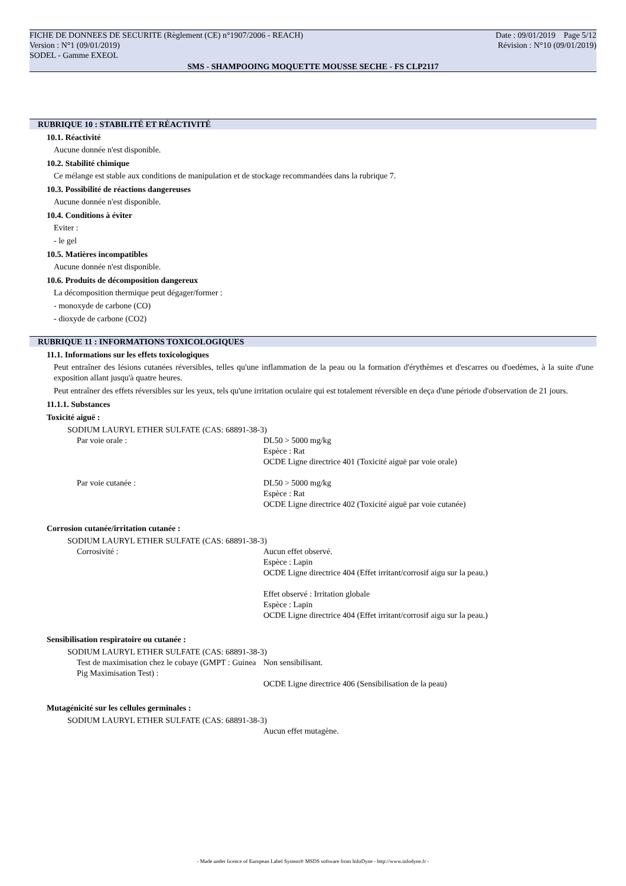FICHE DE DONNEES DE SECURITE (Règlement (CE) n°1907/2006 - REACH) Date : 09/01/2019 Page 5/12
Version : N°1 (09/01/2019) Révision : N°10 (09/01/2019)
SODEL - Gamme EXEOL
SMS - SHAMPOOING MOQUETTE MOUSSE SECHE - FS CLP2117
RUBRIQUE 10 : STABILITÉ ET RÉACTIVITÉ
10.1. Réactivité
Aucune donnée n'est disponible.
10.2. Stabilité chimique
Ce mélange est stable aux conditions de manipulation et de stockage recommandées dans la rubrique 7.
10.3. Possibilité de réactions dangereuses
Aucune donnée n'est disponible.
10.4. Conditions à éviter
Eviter :
- le gel
10.5. Matières incompatibles
Aucune donnée n'est disponible.
10.6. Produits de décomposition dangereux
La décomposition thermique peut dégager/former :
- monoxyde de carbone (CO)
- dioxyde de carbone (CO2)
RUBRIQUE 11 : INFORMATIONS TOXICOLOGIQUES
11.1. Informations sur les effets toxicologiques
Peut entraîner des lésions cutanées réversibles, telles qu'une inflammation de la peau ou la formation d'érythèmes et d'escarres ou d'oedèmes, à la suite d'une exposition allant jusqu'à quatre heures.
Peut entraîner des effets réversibles sur les yeux, tels qu'une irritation oculaire qui est totalement réversible en deça d'une période d'observation de 21 jours.
11.1.1. Substances
Toxicité aiguë :
SODIUM LAURYL ETHER SULFATE (CAS: 68891-38-3)
| Par voie orale : | DL50 > 5000 mg/kg Espèce : Rat OCDE Ligne directrice 401 (Toxicité aiguë par voie orale) |
| Par voie cutanée : | DL50 > 5000 mg/kg Espèce : Rat OCDE Ligne directrice 402 (Toxicité aiguë par voie cutanée) |
Corrosion cutanée/irritation cutanée :
SODIUM LAURYL ETHER SULFATE (CAS: 68891-38-3)
| Corrosivité : | Aucun effet observé. Espèce : Lapin OCDE Ligne directrice 404 (Effet irritant/corrosif aigu sur la peau.) Effet observé : Irritation globale Espèce : Lapin OCDE Ligne directrice 404 (Effet irritant/corrosif aigu sur la peau.) |
Sensibilisation respiratoire ou cutanée :
SODIUM LAURYL ETHER SULFATE (CAS: 68891-38-3)
| Test de maximisation chez le cobaye (GMPT : Guinea Pig Maximisation Test) : | Non sensibilisant. OCDE Ligne directrice 406 (Sensibilisation de la peau) |
Mutagénicité sur les cellules germinales :
SODIUM LAURYL ETHER SULFATE (CAS: 68891-38-3)
| | Aucun effet mutagène. |
- Made under licence of European Label System® MSDS software from InfoDyne - http://www.infodyne.fr -